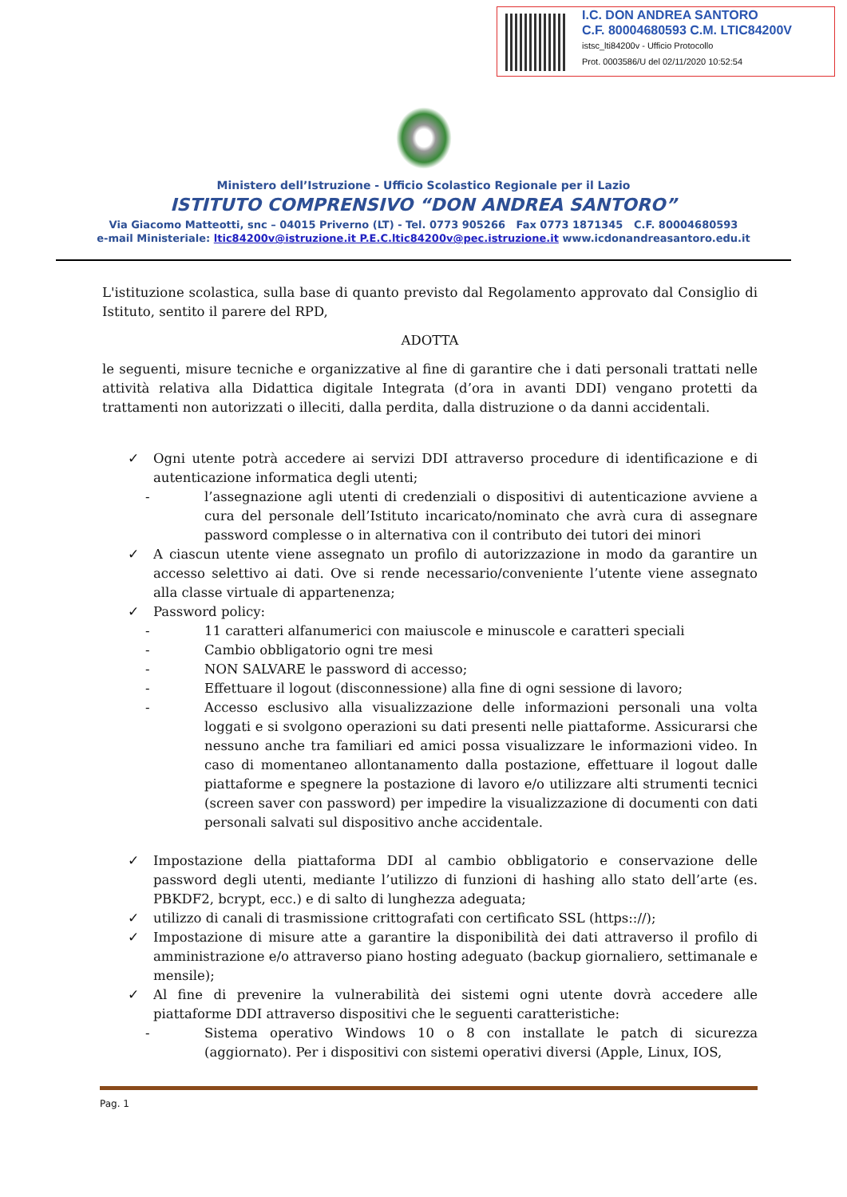I.C. DON ANDREA SANTORO
C.F. 80004680593 C.M. LTIC84200V
istsc_lti84200v - Ufficio Protocollo
Prot. 0003586/U del 02/11/2020 10:52:54
Ministero dell’Istruzione - Ufficio Scolastico Regionale per il Lazio
ISTITUTO COMPRENSIVO “DON ANDREA SANTORO”
Via Giacomo Matteotti, snc – 04015 Priverno (LT) - Tel. 0773 905266 Fax 0773 1871345 C.F. 80004680593
e-mail Ministeriale: ltic84200v@istruzione.it P.E.C.ltic84200v@pec.istruzione.it www.icdonandreasantoro.edu.it
L'istituzione scolastica, sulla base di quanto previsto dal Regolamento approvato dal Consiglio di Istituto, sentito il parere del RPD,
ADOTTA
le seguenti, misure tecniche e organizzative al fine di garantire che i dati personali trattati nelle attività relativa alla Didattica digitale Integrata (d’ora in avanti DDI) vengano protetti da trattamenti non autorizzati o illeciti, dalla perdita, dalla distruzione o da danni accidentali.
✓ Ogni utente potrà accedere ai servizi DDI attraverso procedure di identificazione e di autenticazione informatica degli utenti;
- l’assegnazione agli utenti di credenziali o dispositivi di autenticazione avviene a cura del personale dell’Istituto incaricato/nominato che avrà cura di assegnare password complesse o in alternativa con il contributo dei tutori dei minori
✓ A ciascun utente viene assegnato un profilo di autorizzazione in modo da garantire un accesso selettivo ai dati. Ove si rende necessario/conveniente l’utente viene assegnato alla classe virtuale di appartenenza;
✓ Password policy:
- 11 caratteri alfanumerici con maiuscole e minuscole e caratteri speciali
- Cambio obbligatorio ogni tre mesi
- NON SALVARE le password di accesso;
- Effettuare il logout (disconnessione) alla fine di ogni sessione di lavoro;
- Accesso esclusivo alla visualizzazione delle informazioni personali una volta loggati e si svolgono operazioni su dati presenti nelle piattaforme. Assicurarsi che nessuno anche tra familiari ed amici possa visualizzare le informazioni video. In caso di momentaneo allontanamento dalla postazione, effettuare il logout dalle piattaforme e spegnere la postazione di lavoro e/o utilizzare alti strumenti tecnici (screen saver con password) per impedire la visualizzazione di documenti con dati personali salvati sul dispositivo anche accidentale.
✓ Impostazione della piattaforma DDI al cambio obbligatorio e conservazione delle password degli utenti, mediante l’utilizzo di funzioni di hashing allo stato dell’arte (es. PBKDF2, bcrypt, ecc.) e di salto di lunghezza adeguata;
✓ utilizzo di canali di trasmissione crittografati con certificato SSL (https:://);
✓ Impostazione di misure atte a garantire la disponibilità dei dati attraverso il profilo di amministrazione e/o attraverso piano hosting adeguato (backup giornaliero, settimanale e mensile);
✓ Al fine di prevenire la vulnerabilità dei sistemi ogni utente dovrà accedere alle piattaforme DDI attraverso dispositivi che le seguenti caratteristiche:
- Sistema operativo Windows 10 o 8 con installate le patch di sicurezza (aggiornato). Per i dispositivi con sistemi operativi diversi (Apple, Linux, IOS,
Pag. 1